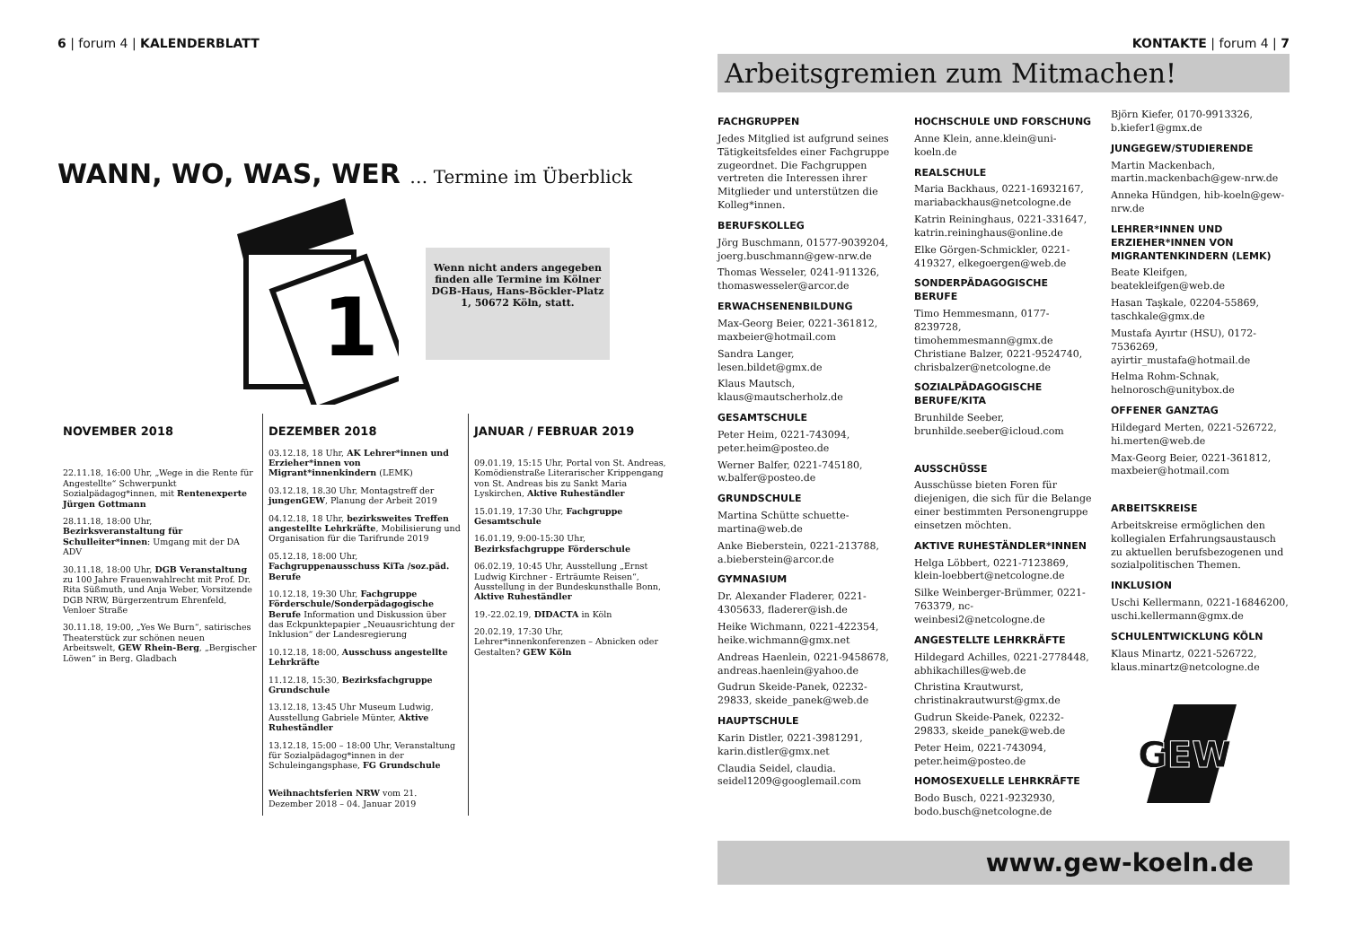6 | forum 4 | KALENDERBLATT
WANN, WO, WAS, WER … Termine im Überblick
1
Wenn nicht anders angegeben finden alle Termine im Kölner DGB-Haus, Hans-Böckler-Platz 1, 50672 Köln, statt.
NOVEMBER 2018
22.11.18, 16:00 Uhr, „Wege in die Rente für Angestellte“ Schwerpunkt Sozialpädagog*innen, mit Rentenexperte Jürgen Gottmann
28.11.18, 18:00 Uhr, Bezirksveranstaltung für Schulleiter*innen: Umgang mit der DA ADV
30.11.18, 18:00 Uhr, DGB Veranstaltung zu 100 Jahre Frauenwahlrecht mit Prof. Dr. Rita Süßmuth, und Anja Weber, Vorsitzende DGB NRW, Bürgerzentrum Ehrenfeld, Venloer Straße
30.11.18, 19:00, „Yes We Burn“, satirisches Theaterstück zur schönen neuen Arbeitswelt, GEW Rhein-Berg, „Bergischer Löwen“ in Berg. Gladbach
DEZEMBER 2018
03.12.18, 18 Uhr, AK Lehrer*innen und Erzieher*innen von Migrant*innenkindern (LEMK)
03.12.18, 18.30 Uhr, Montagstreff der jungenGEW, Planung der Arbeit 2019
04.12.18, 18 Uhr, bezirksweites Treffen angestellte Lehrkräfte, Mobilisierung und Organisation für die Tarifrunde 2019
05.12.18, 18:00 Uhr, Fachgruppenausschuss KiTa /soz.päd. Berufe
10.12.18, 19:30 Uhr, Fachgruppe Förderschule/Sonderpädagogische Berufe Information und Diskussion über das Eckpunktepapier „Neuausrichtung der Inklusion“ der Landesregierung
10.12.18, 18:00, Ausschuss angestellte Lehrkräfte
11.12.18, 15:30, Bezirksfachgruppe Grundschule
13.12.18, 13:45 Uhr Museum Ludwig, Ausstellung Gabriele Münter, Aktive Ruheständler
13.12.18, 15:00 – 18:00 Uhr, Veranstaltung für Sozialpädagog*innen in der Schuleingangsphase, FG Grundschule
Weihnachtsferien NRW vom 21. Dezember 2018 – 04. Januar 2019
JANUAR / FEBRUAR 2019
09.01.19, 15:15 Uhr, Portal von St. Andreas, Komödienstraße Literarischer Krippengang von St. Andreas bis zu Sankt Maria Lyskirchen, Aktive Ruheständler
15.01.19, 17:30 Uhr, Fachgruppe Gesamtschule
16.01.19, 9:00-15:30 Uhr, Bezirksfachgruppe Förderschule
06.02.19, 10:45 Uhr, Ausstellung „Ernst Ludwig Kirchner - Erträumte Reisen“, Ausstellung in der Bundeskunsthalle Bonn, Aktive Ruheständler
19.-22.02.19, DIDACTA in Köln
20.02.19, 17:30 Uhr, Lehrer*innenkonferenzen – Abnicken oder Gestalten? GEW Köln
KONTAKTE | forum 4 | 7
Arbeitsgremien zum Mitmachen!
FACHGRUPPEN
Jedes Mitglied ist aufgrund seines Tätigkeitsfeldes einer Fachgruppe zugeordnet. Die Fachgruppen vertreten die Interessen ihrer Mitglieder und unterstützen die Kolleg*innen.
BERUFSKOLLEG
Jörg Buschmann, 01577-9039204, joerg.buschmann@gew-nrw.de
Thomas Wesseler, 0241-911326, thomaswesseler@arcor.de
ERWACHSENENBILDUNG
Max-Georg Beier, 0221-361812, maxbeier@hotmail.com
Sandra Langer, lesen.bildet@gmx.de
Klaus Mautsch, klaus@mautscherholz.de
GESAMTSCHULE
Peter Heim, 0221-743094, peter.heim@posteo.de
Werner Balfer, 0221-745180, w.balfer@posteo.de
GRUNDSCHULE
Martina Schütte schuette-martina@web.de
Anke Bieberstein, 0221-213788, a.bieberstein@arcor.de
GYMNASIUM
Dr. Alexander Fladerer, 0221-4305633, fladerer@ish.de
Heike Wichmann, 0221-422354, heike.wichmann@gmx.net
Andreas Haenlein, 0221-9458678, andreas.haenlein@yahoo.de
Gudrun Skeide-Panek, 02232-29833, skeide_panek@web.de
HAUPTSCHULE
Karin Distler, 0221-3981291, karin.distler@gmx.net
Claudia Seidel, claudia. seidel1209@googlemail.com
HOCHSCHULE UND FORSCHUNG
Anne Klein, anne.klein@uni-koeln.de
REALSCHULE
Maria Backhaus, 0221-16932167, mariabackhaus@netcologne.de
Katrin Reininghaus, 0221-331647, katrin.reininghaus@online.de
Elke Görgen-Schmickler, 0221-419327, elkegoergen@web.de
SONDERPÄDAGOGISCHE BERUFE
Timo Hemmesmann, 0177-8239728, timohemmesmann@gmx.de
Christiane Balzer, 0221-9524740, chrisbalzer@netcologne.de
SOZIALPÄDAGOGISCHE BERUFE/KITA
Brunhilde Seeber, brunhilde.seeber@icloud.com
AUSSCHÜSSE
Ausschüsse bieten Foren für diejenigen, die sich für die Belange einer bestimmten Personengruppe einsetzen möchten.
AKTIVE RUHESTÄNDLER*INNEN
Helga Löbbert, 0221-7123869, klein-loebbert@netcologne.de
Silke Weinberger-Brümmer, 0221-763379, nc-weinbesi2@netcologne.de
ANGESTELLTE LEHRKRÄFTE
Hildegard Achilles, 0221-2778448, abhikachilles@web.de
Christina Krautwurst, christinakrautwurst@gmx.de
Gudrun Skeide-Panek, 02232-29833, skeide_panek@web.de
Peter Heim, 0221-743094, peter.heim@posteo.de
HOMOSEXUELLE LEHRKRÄFTE
Bodo Busch, 0221-9232930, bodo.busch@netcologne.de
Björn Kiefer, 0170-9913326, b.kiefer1@gmx.de
JUNGEGEW/STUDIERENDE
Martin Mackenbach, martin.mackenbach@gew-nrw.de
Anneka Hündgen, hib-koeln@gew-nrw.de
LEHRER*INNEN UND ERZIEHER*INNEN VON MIGRANTENKINDERN (LEMK)
Beate Kleifgen, beatekleifgen@web.de
Hasan Taşkale, 02204-55869, taschkale@gmx.de
Mustafa Ayırtır (HSU), 0172-7536269, ayirtir_mustafa@hotmail.de
Helma Rohm-Schnak, helnorosch@unitybox.de
OFFENER GANZTAG
Hildegard Merten, 0221-526722, hi.merten@web.de
Max-Georg Beier, 0221-361812, maxbeier@hotmail.com
ARBEITSKREISE
Arbeitskreise ermöglichen den kollegialen Erfahrungsaustausch zu aktuellen berufsbezogenen und sozialpolitischen Themen.
INKLUSION
Uschi Kellermann, 0221-16846200, uschi.kellermann@gmx.de
SCHULENTWICKLUNG KÖLN
Klaus Minartz, 0221-526722, klaus.minartz@netcologne.de
GEW
www.gew-koeln.de